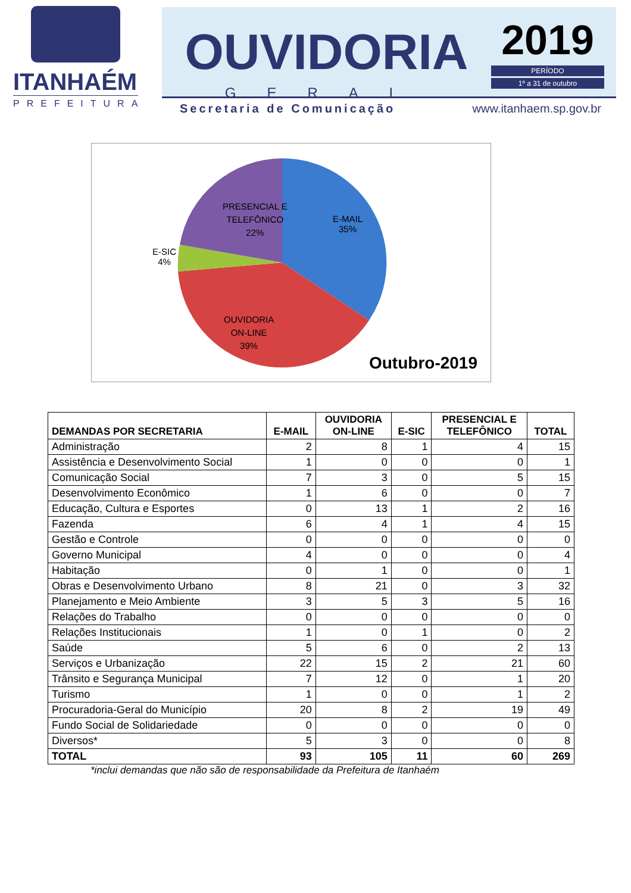ITANHAÉM
PREFEITURA
OUVIDORIA
GERAL
2019
PERÍODO
1º a 31 de outubro
Secretaria de Comunicação www.itanhaem.sp.gov.br
E-MAIL
35%
PRESENCIAL E
TELEFÔNICO
22%
E-SIC
4%
OUVIDORIA
ON-LINE
39%
Outubro-2019
| DEMANDAS POR SECRETARIA | E-MAIL | OUVIDORIA ON-LINE | E-SIC | PRESENCIAL E TELEFÔNICO | TOTAL |
| --- | --- | --- | --- | --- | --- |
| Administração | 2 | 8 | 1 | 4 | 15 |
| Assistência e Desenvolvimento Social | 1 | 0 | 0 | 0 | 1 |
| Comunicação Social | 7 | 3 | 0 | 5 | 15 |
| Desenvolvimento Econômico | 1 | 6 | 0 | 0 | 7 |
| Educação, Cultura e Esportes | 0 | 13 | 1 | 2 | 16 |
| Fazenda | 6 | 4 | 1 | 4 | 15 |
| Gestão e Controle | 0 | 0 | 0 | 0 | 0 |
| Governo Municipal | 4 | 0 | 0 | 0 | 4 |
| Habitação | 0 | 1 | 0 | 0 | 1 |
| Obras e Desenvolvimento Urbano | 8 | 21 | 0 | 3 | 32 |
| Planejamento e Meio Ambiente | 3 | 5 | 3 | 5 | 16 |
| Relações do Trabalho | 0 | 0 | 0 | 0 | 0 |
| Relações Institucionais | 1 | 0 | 1 | 0 | 2 |
| Saúde | 5 | 6 | 0 | 2 | 13 |
| Serviços e Urbanização | 22 | 15 | 2 | 21 | 60 |
| Trânsito e Segurança Municipal | 7 | 12 | 0 | 1 | 20 |
| Turismo | 1 | 0 | 0 | 1 | 2 |
| Procuradoria-Geral do Município | 20 | 8 | 2 | 19 | 49 |
| Fundo Social de Solidariedade | 0 | 0 | 0 | 0 | 0 |
| Diversos* | 5 | 3 | 0 | 0 | 8 |
| TOTAL | 93 | 105 | 11 | 60 | 269 |
*inclui demandas que não são de responsabilidade da Prefeitura de Itanhaém